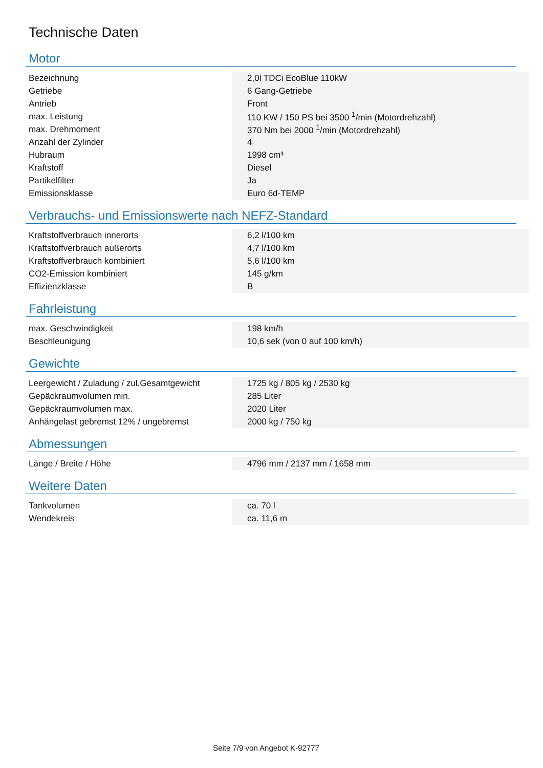Technische Daten
Motor
| Bezeichnung | 2,0l TDCi EcoBlue 110kW |
| Getriebe | 6 Gang-Getriebe |
| Antrieb | Front |
| max. Leistung | 110 KW / 150 PS bei 3500 <sup>1</sup>/min (Motordrehzahl) |
| max. Drehmoment | 370 Nm bei 2000 <sup>1</sup>/min (Motordrehzahl) |
| Anzahl der Zylinder | 4 |
| Hubraum | 1998 cm³ |
| Kraftstoff | Diesel |
| Partikelfilter | Ja |
| Emissionsklasse | Euro 6d-TEMP |
Verbrauchs- und Emissionswerte nach NEFZ-Standard
| Kraftstoffverbrauch innerorts | 6,2 l/100 km |
| Kraftstoffverbrauch außerorts | 4,7 l/100 km |
| Kraftstoffverbrauch kombiniert | 5,6 l/100 km |
| CO2-Emission kombiniert | 145 g/km |
| Effizienzklasse | B |
Fahrleistung
| max. Geschwindigkeit | 198 km/h |
| Beschleunigung | 10,6 sek (von 0 auf 100 km/h) |
Gewichte
| Leergewicht / Zuladung / zul.Gesamtgewicht | 1725 kg / 805 kg / 2530 kg |
| Gepäckraumvolumen min. | 285 Liter |
| Gepäckraumvolumen max. | 2020 Liter |
| Anhängelast gebremst 12% / ungebremst | 2000 kg / 750 kg |
Abmessungen
| Länge / Breite / Höhe | 4796 mm / 2137 mm / 1658 mm |
Weitere Daten
| Tankvolumen | ca. 70 l |
| Wendekreis | ca. 11,6 m |
Seite 7/9 von Angebot K-92777